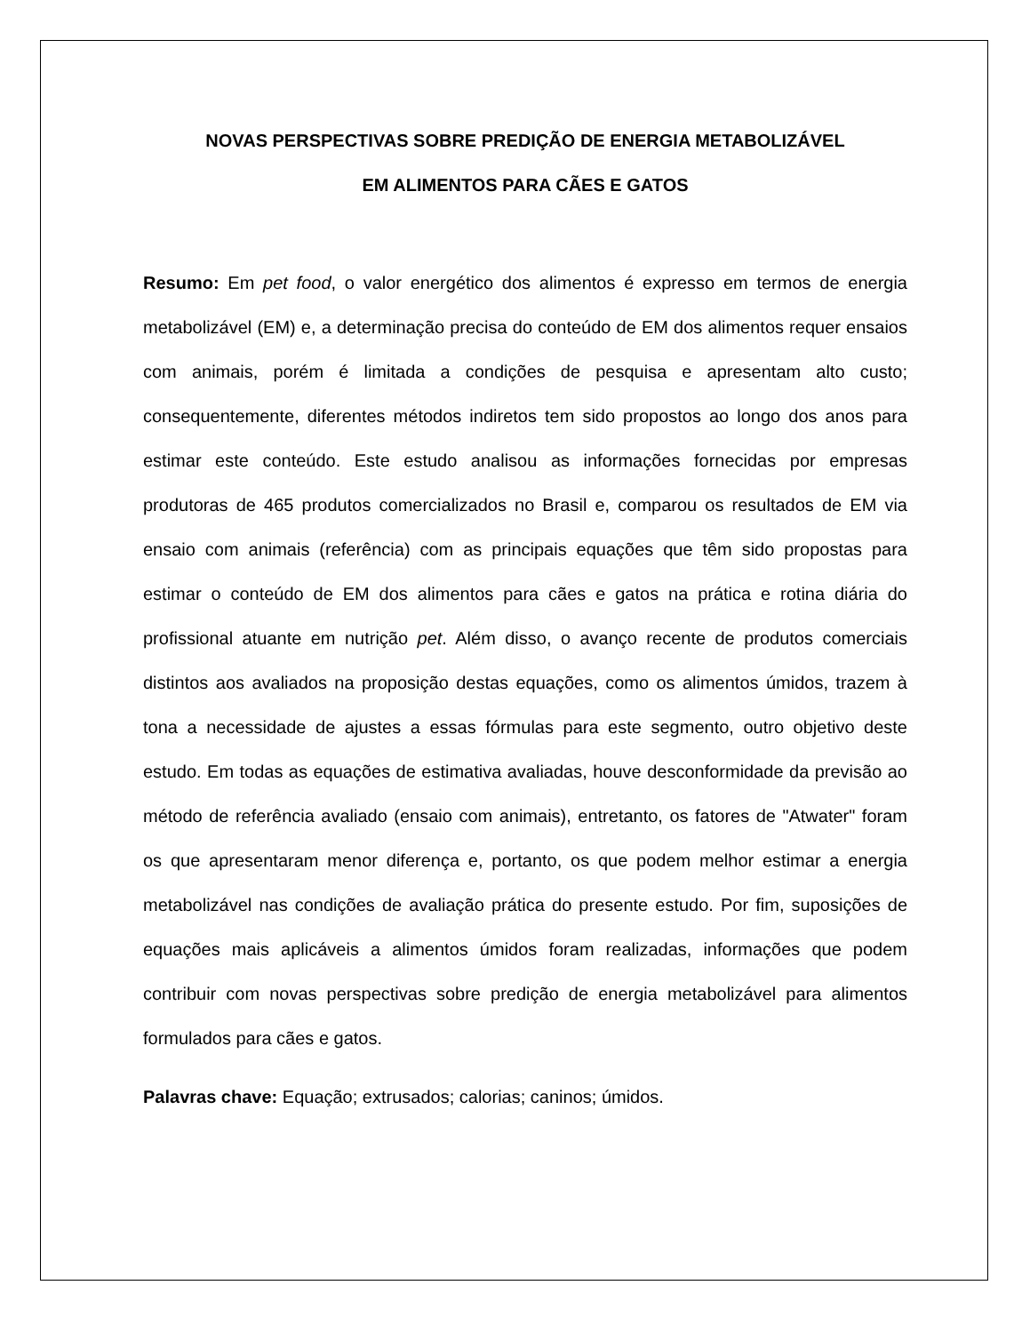NOVAS PERSPECTIVAS SOBRE PREDIÇÃO DE ENERGIA METABOLIZÁVEL
EM ALIMENTOS PARA CÃES E GATOS
Resumo: Em pet food, o valor energético dos alimentos é expresso em termos de energia metabolizável (EM) e, a determinação precisa do conteúdo de EM dos alimentos requer ensaios com animais, porém é limitada a condições de pesquisa e apresentam alto custo; consequentemente, diferentes métodos indiretos tem sido propostos ao longo dos anos para estimar este conteúdo. Este estudo analisou as informações fornecidas por empresas produtoras de 465 produtos comercializados no Brasil e, comparou os resultados de EM via ensaio com animais (referência) com as principais equações que têm sido propostas para estimar o conteúdo de EM dos alimentos para cães e gatos na prática e rotina diária do profissional atuante em nutrição pet. Além disso, o avanço recente de produtos comerciais distintos aos avaliados na proposição destas equações, como os alimentos úmidos, trazem à tona a necessidade de ajustes a essas fórmulas para este segmento, outro objetivo deste estudo. Em todas as equações de estimativa avaliadas, houve desconformidade da previsão ao método de referência avaliado (ensaio com animais), entretanto, os fatores de "Atwater" foram os que apresentaram menor diferença e, portanto, os que podem melhor estimar a energia metabolizável nas condições de avaliação prática do presente estudo. Por fim, suposições de equações mais aplicáveis a alimentos úmidos foram realizadas, informações que podem contribuir com novas perspectivas sobre predição de energia metabolizável para alimentos formulados para cães e gatos.
Palavras chave: Equação; extrusados; calorias; caninos; úmidos.